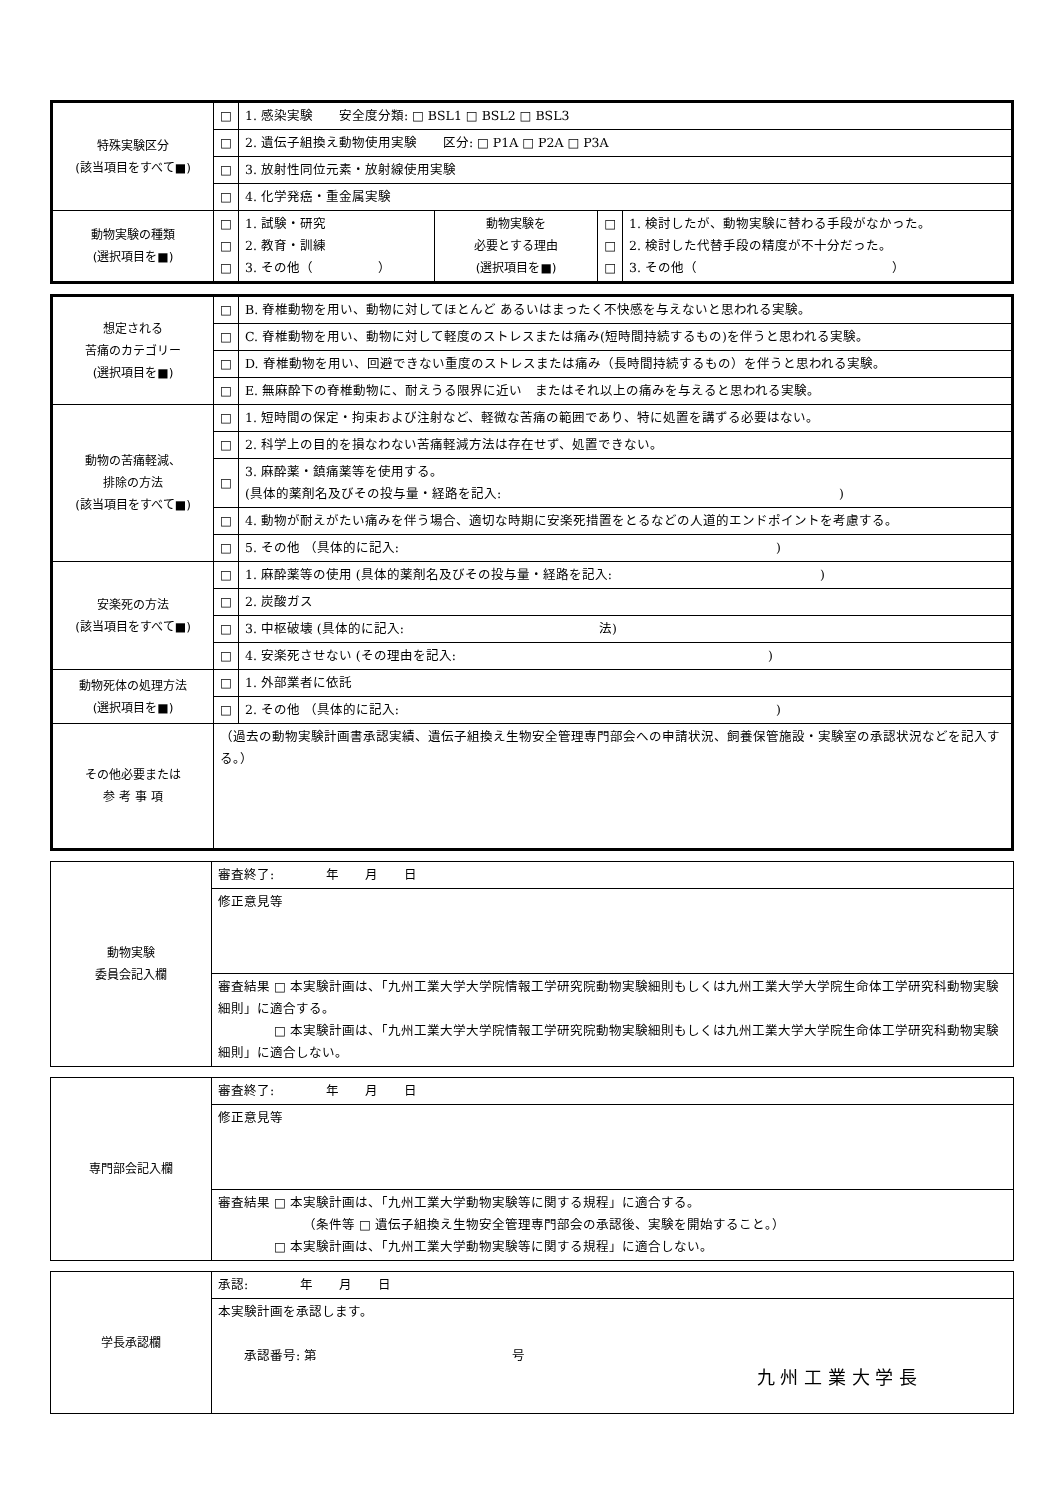| 特殊実験区分 (該当項目をすべて■) | □ | 1. 感染実験 安全度分類: □ BSL1 □ BSL2 □ BSL3 | | | |
| | □ | 2. 遺伝子組換え動物使用実験 区分: □ P1A □ P2A □ P3A | | | |
| | □ | 3. 放射性同位元素・放射線使用実験 | | | |
| | □ | 4. 化学発癌・重金属実験 | | | |
| 動物実験の種類 (選択項目を■) | □ □ □ | 1. 試験・研究 2. 教育・訓練 3. その他（ ） | 動物実験を 必要とする理由 (選択項目を■) | □ □ □ | 1. 検討したが、動物実験に替わる手段がなかった。 2. 検討した代替手段の精度が不十分だった。 3. その他（ ） |
| 想定される 苦痛のカテゴリー (選択項目を■) | □ | B. 脊椎動物を用い、動物に対してほとんど あるいはまったく不快感を与えないと思われる実験。 |
| | □ | C. 脊椎動物を用い、動物に対して軽度のストレスまたは痛み(短時間持続するもの)を伴うと思われる実験。 |
| | □ | D. 脊椎動物を用い、回避できない重度のストレスまたは痛み（長時間持続するもの）を伴うと思われる実験。 |
| | □ | E. 無麻酔下の脊椎動物に、耐えうる限界に近い またはそれ以上の痛みを与えると思われる実験。 |
| 動物の苦痛軽減、 排除の方法 (該当項目をすべて■) | □ | 1. 短時間の保定・拘束および注射など、軽微な苦痛の範囲であり、特に処置を講ずる必要はない。 |
| | □ | 2. 科学上の目的を損なわない苦痛軽減方法は存在せず、処置できない。 |
| | □ | 3. 麻酔薬・鎮痛薬等を使用する。 (具体的薬剤名及びその投与量・経路を記入: ) |
| | □ | 4. 動物が耐えがたい痛みを伴う場合、適切な時期に安楽死措置をとるなどの人道的エンドポイントを考慮する。 |
| | □ | 5. その他 （具体的に記入: ) |
| 安楽死の方法 (該当項目をすべて■) | □ | 1. 麻酔薬等の使用 (具体的薬剤名及びその投与量・経路を記入: ) |
| | □ | 2. 炭酸ガス |
| | □ | 3. 中枢破壊 (具体的に記入: 法) |
| | □ | 4. 安楽死させない (その理由を記入: ) |
| 動物死体の処理方法 (選択項目を■) | □ | 1. 外部業者に依託 |
| | □ | 2. その他 （具体的に記入: ) |
| その他必要または 参 考 事 項 | （過去の動物実験計画書承認実績、遺伝子組換え生物安全管理専門部会への申請状況、飼養保管施設・実験室の承認状況などを記入する。） | |
| 動物実験 委員会記入欄 | 審査終了: 年 月 日 |
| | 修正意見等 |
| | 審査結果 □ 本実験計画は、「九州工業大学大学院情報工学研究院動物実験細則もしくは九州工業大学大学院生命体工学研究科動物実験細則」に適合する。 □ 本実験計画は、「九州工業大学大学院情報工学研究院動物実験細則もしくは九州工業大学大学院生命体工学研究科動物実験細則」に適合しない。 |
| 専門部会記入欄 | 審査終了: 年 月 日 |
| | 修正意見等 |
| | 審査結果 □ 本実験計画は、「九州工業大学動物実験等に関する規程」に適合する。 （条件等 □ 遺伝子組換え生物安全管理専門部会の承認後、実験を開始すること。） □ 本実験計画は、「九州工業大学動物実験等に関する規程」に適合しない。 |
| 学長承認欄 | 承認: 年 月 日 |
| | 本実験計画を承認します。 承認番号: 第 号 九 州 工 業 大 学 長 |